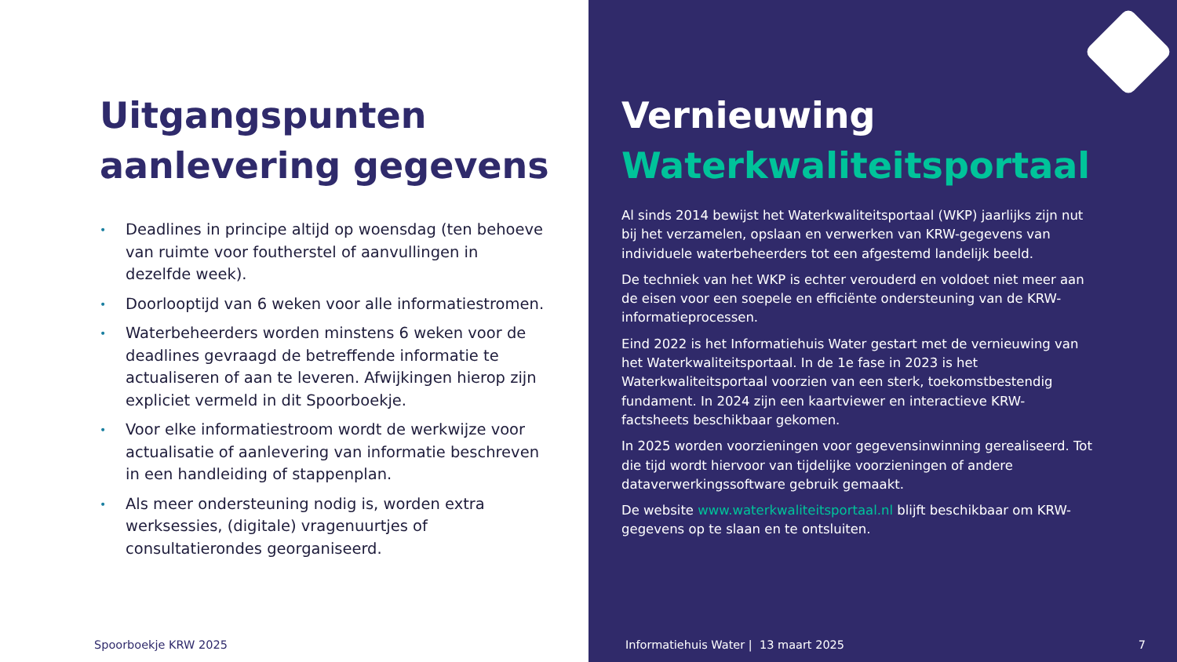Uitgangspunten
aanlevering gegevens
• Deadlines in principe altijd op woensdag (ten behoeve van ruimte voor foutherstel of aanvullingen in dezelfde week).
• Doorlooptijd van 6 weken voor alle informatiestromen.
• Waterbeheerders worden minstens 6 weken voor de deadlines gevraagd de betreffende informatie te actualiseren of aan te leveren. Afwijkingen hierop zijn expliciet vermeld in dit Spoorboekje.
• Voor elke informatiestroom wordt de werkwijze voor actualisatie of aanlevering van informatie beschreven in een handleiding of stappenplan.
• Als meer ondersteuning nodig is, worden extra werksessies, (digitale) vragenuurtjes of consultatierondes georganiseerd.
Spoorboekje KRW 2025
Vernieuwing
Waterkwaliteitsportaal
Al sinds 2014 bewijst het Waterkwaliteitsportaal (WKP) jaarlijks zijn nut bij het verzamelen, opslaan en verwerken van KRW-gegevens van individuele waterbeheerders tot een afgestemd landelijk beeld.
De techniek van het WKP is echter verouderd en voldoet niet meer aan de eisen voor een soepele en efficiënte ondersteuning van de KRW-informatieprocessen.
Eind 2022 is het Informatiehuis Water gestart met de vernieuwing van het Waterkwaliteitsportaal. In de 1e fase in 2023 is het Waterkwaliteitsportaal voorzien van een sterk, toekomstbestendig fundament. In 2024 zijn een kaartviewer en interactieve KRW-factsheets beschikbaar gekomen.
In 2025 worden voorzieningen voor gegevensinwinning gerealiseerd. Tot die tijd wordt hiervoor van tijdelijke voorzieningen of andere dataverwerkingssoftware gebruik gemaakt.
De website www.waterkwaliteitsportaal.nl blijft beschikbaar om KRW-gegevens op te slaan en te ontsluiten.
Informatiehuis Water | 13 maart 2025
7